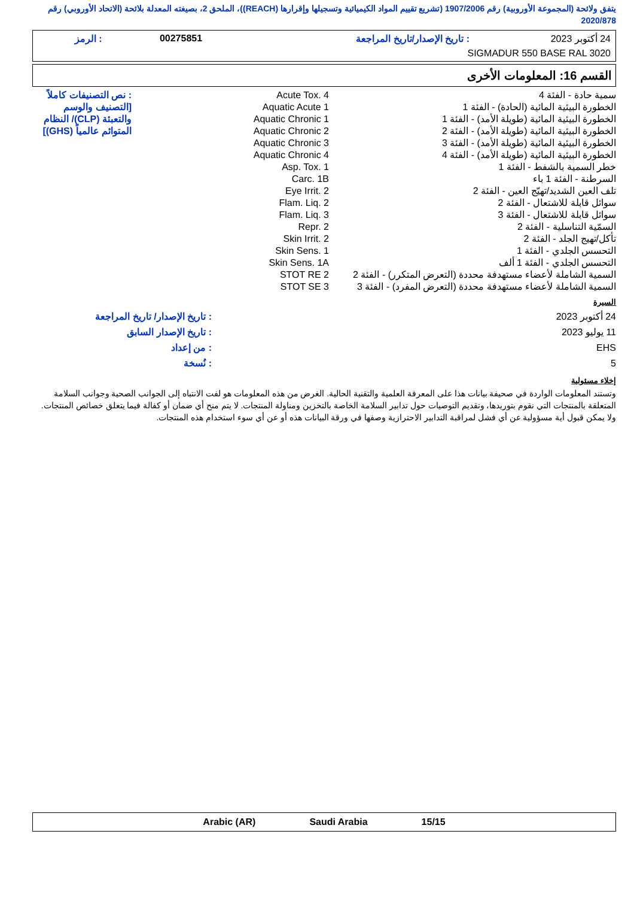يتفق ولائحة (المجموعة الأوروبية) رقم 1907/2006 (تشريع تقييم المواد الكيميائية وتسجيلها وإقرارها (REACH))، الملحق 2، بصيغته المعدلة بلائحة (الاتحاد الأوروبي) رقم 2020/878
| 24 أكتوبر 2023 | : تاريخ الإصدار/تاريخ المراجعة | 00275851 | : الرمز |
| SIGMADUR 550 BASE RAL 3020 | | | |
القسم 16: المعلومات الأخرى
| سمية حادة - الفئة 4 الخطورة البيئية المائية (الحادة) - الفئة 1 الخطورة البيئية المائية (طويلة الأمد) - الفئة 1 الخطورة البيئية المائية (طويلة الأمد) - الفئة 2 الخطورة البيئية المائية (طويلة الأمد) - الفئة 3 الخطورة البيئية المائية (طويلة الأمد) - الفئة 4 خطر السمية بالشفط - الفئة 1 السرطنة - الفئة 1 باء تلف العين الشديد/تهيّج العين - الفئة 2 سوائل قابلة للاشتعال - الفئة 2 سوائل قابلة للاشتعال - الفئة 3 السمّية التناسلية - الفئة 2 تأكل/تهيج الجلد - الفئة 2 التحسس الجلدي - الفئة 1 التحسس الجلدي - الفئة 1 ألف السمية الشاملة لأعضاء مستهدفة محددة (التعرض المتكرر) - الفئة 2 السمية الشاملة لأعضاء مستهدفة محددة (التعرض المفرد) - الفئة 3 | Acute Tox. 4 Aquatic Acute 1 Aquatic Chronic 1 Aquatic Chronic 2 Aquatic Chronic 3 Aquatic Chronic 4 Asp. Tox. 1 Carc. 1B Eye Irrit. 2 Flam. Liq. 2 Flam. Liq. 3 Repr. 2 Skin Irrit. 2 Skin Sens. 1 Skin Sens. 1A STOT RE 2 STOT SE 3 | : نص التصنيفات كاملاً [التصنيف والوسم والتعبئة (CLP)/ النظام المتوائم عالمياً (GHS)] |
السيرة
| 24 أكتوبر 2023 | : تاريخ الإصدار/ تاريخ المراجعة |
| 11 يوليو 2023 | : تاريخ الإصدار السابق |
| EHS | : من إعداد |
| 5 | : نُسخة |
إخلاء مسئولية
وتستند المعلومات الواردة في صحيفة بيانات هذا على المعرفة العلمية والتقنية الحالية. الغرض من هذه المعلومات هو لفت الانتباه إلى الجوانب الصحية وجوانب السلامة المتعلقة بالمنتجات التي نقوم بتوريدها، وتقديم التوصيات حول تدابير السلامة الخاصة بالتخزين ومناولة المنتجات. لا يتم منح أي ضمان أو كفالة فيما يتعلق خصائص المنتجات. ولا يمكن قبول أية مسؤولية عن أي فشل لمراقبة التدابير الاحترازية وصفها في ورقة البيانات هذه أو عن أي سوء استخدام هذه المنتجات.
Arabic (AR) Saudi Arabia 15/15